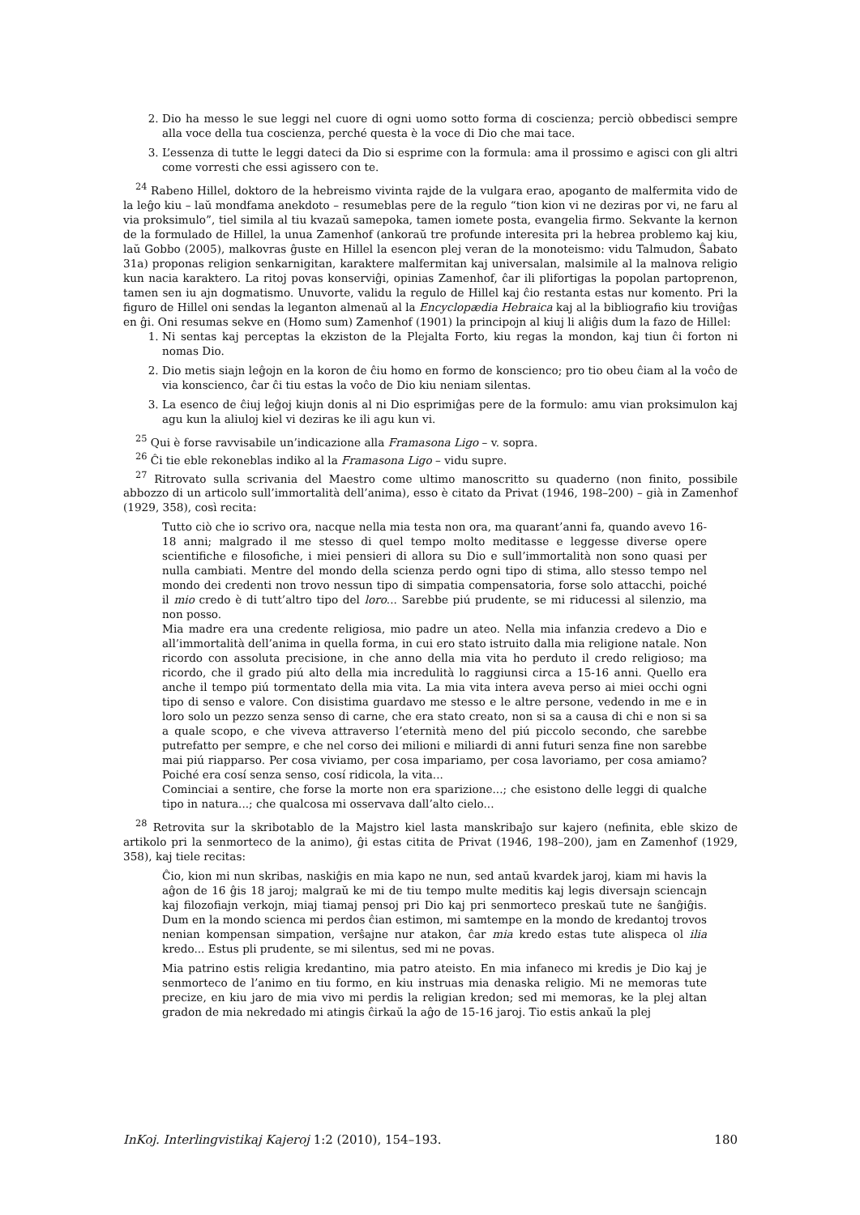2. Dio ha messo le sue leggi nel cuore di ogni uomo sotto forma di coscienza; perciò obbedisci sempre alla voce della tua coscienza, perché questa è la voce di Dio che mai tace.
3. L’essenza di tutte le leggi dateci da Dio si esprime con la formula: ama il prossimo e agisci con gli altri come vorresti che essi agissero con te.
<sup>24</sup> Rabeno Hillel, doktoro de la hebreismo vivinta rajde de la vulgara erao, apoganto de malfermita vido de la leĝo kiu – laŭ mondfama anekdoto – resumeblas pere de la regulo “tion kion vi ne deziras por vi, ne faru al via proksimulo”, tiel simila al tiu kvazaŭ samepoka, tamen iomete posta, evangelia firmo. Sekvante la kernon de la formulado de Hillel, la unua Zamenhof (ankoraŭ tre profunde interesita pri la hebrea problemo kaj kiu, laŭ Gobbo (2005), malkovras ĝuste en Hillel la esencon plej veran de la monoteismo: vidu Talmudon, Ŝabato 31a) proponas religion senkarnigitan, karaktere malfermitan kaj universalan, malsimile al la malnova religio kun nacia karaktero. La ritoj povas konserviĝi, opinias Zamenhof, ĉar ili plifortigas la popolan partoprenon, tamen sen iu ajn dogmatismo. Unuvorte, validu la regulo de Hillel kaj ĉio restanta estas nur komento. Pri la figuro de Hillel oni sendas la leganton almenaŭ al la Encyclopædia Hebraica kaj al la bibliografio kiu troviĝas en ĝi. Oni resumas sekve en (Homo sum) Zamenhof (1901) la principojn al kiuj li aliĝis dum la fazo de Hillel:
1. Ni sentas kaj perceptas la ekziston de la Plejalta Forto, kiu regas la mondon, kaj tiun ĉi forton ni nomas Dio.
2. Dio metis siajn leĝojn en la koron de ĉiu homo en formo de konscienco; pro tio obeu ĉiam al la voĉo de via konscienco, ĉar ĉi tiu estas la voĉo de Dio kiu neniam silentas.
3. La esenco de ĉiuj leĝoj kiujn donis al ni Dio esprimiĝas pere de la formulo: amu vian proksimulon kaj agu kun la aliuloj kiel vi deziras ke ili agu kun vi.
<sup>25</sup> Qui è forse ravvisabile un’indicazione alla Framasona Ligo – v. sopra.
<sup>26</sup> Ĉi tie eble rekoneblas indiko al la Framasona Ligo – vidu supre.
<sup>27</sup> Ritrovato sulla scrivania del Maestro come ultimo manoscritto su quaderno (non finito, possibile abbozzo di un articolo sull’immortalità dell’anima), esso è citato da Privat (1946, 198–200) – già in Zamenhof (1929, 358), così recita:
Tutto ciò che io scrivo ora, nacque nella mia testa non ora, ma quarant’anni fa, quando avevo 16-18 anni; malgrado il me stesso di quel tempo molto meditasse e leggesse diverse opere scientifiche e filosofiche, i miei pensieri di allora su Dio e sull’immortalità non sono quasi per nulla cambiati. Mentre del mondo della scienza perdo ogni tipo di stima, allo stesso tempo nel mondo dei credenti non trovo nessun tipo di simpatia compensatoria, forse solo attacchi, poiché il mio credo è di tutt’altro tipo del loro... Sarebbe piú prudente, se mi riducessi al silenzio, ma non posso.
Mia madre era una credente religiosa, mio padre un ateo. Nella mia infanzia credevo a Dio e all’immortalità dell’anima in quella forma, in cui ero stato istruito dalla mia religione natale. Non ricordo con assoluta precisione, in che anno della mia vita ho perduto il credo religioso; ma ricordo, che il grado piú alto della mia incredulità lo raggiunsi circa a 15-16 anni. Quello era anche il tempo piú tormentato della mia vita. La mia vita intera aveva perso ai miei occhi ogni tipo di senso e valore. Con disistima guardavo me stesso e le altre persone, vedendo in me e in loro solo un pezzo senza senso di carne, che era stato creato, non si sa a causa di chi e non si sa a quale scopo, e che viveva attraverso l’eternità meno del piú piccolo secondo, che sarebbe putrefatto per sempre, e che nel corso dei milioni e miliardi di anni futuri senza fine non sarebbe mai piú riapparso. Per cosa viviamo, per cosa impariamo, per cosa lavoriamo, per cosa amiamo? Poiché era cosí senza senso, cosí ridicola, la vita...
Cominciai a sentire, che forse la morte non era sparizione...; che esistono delle leggi di qualche tipo in natura...; che qualcosa mi osservava dall’alto cielo...
<sup>28</sup> Retrovita sur la skribotablo de la Majstro kiel lasta manskribaĵo sur kajero (nefinita, eble skizo de artikolo pri la senmorteco de la animo), ĝi estas citita de Privat (1946, 198–200), jam en Zamenhof (1929, 358), kaj tiele recitas:
Ĉio, kion mi nun skribas, naskiĝis en mia kapo ne nun, sed antaŭ kvardek jaroj, kiam mi havis la aĝon de 16 ĝis 18 jaroj; malgraŭ ke mi de tiu tempo multe meditis kaj legis diversajn sciencajn kaj filozofiajn verkojn, miaj tiamaj pensoj pri Dio kaj pri senmorteco preskaŭ tute ne ŝanĝiĝis. Dum en la mondo scienca mi perdos ĉian estimon, mi samtempe en la mondo de kredantoj trovos nenian kompensan simpation, verŝajne nur atakon, ĉar mia kredo estas tute alispeca ol ilia kredo... Estus pli prudente, se mi silentus, sed mi ne povas.
Mia patrino estis religia kredantino, mia patro ateisto. En mia infaneco mi kredis je Dio kaj je senmorteco de l’animo en tiu formo, en kiu instruas mia denaska religio. Mi ne memoras tute precize, en kiu jaro de mia vivo mi perdis la religian kredon; sed mi memoras, ke la plej altan gradon de mia nekredado mi atingis ĉirkaŭ la aĝo de 15-16 jaroj. Tio estis ankaŭ la plej
InKoj. Interlingvistikaj Kajeroj 1:2 (2010), 154–193. 180